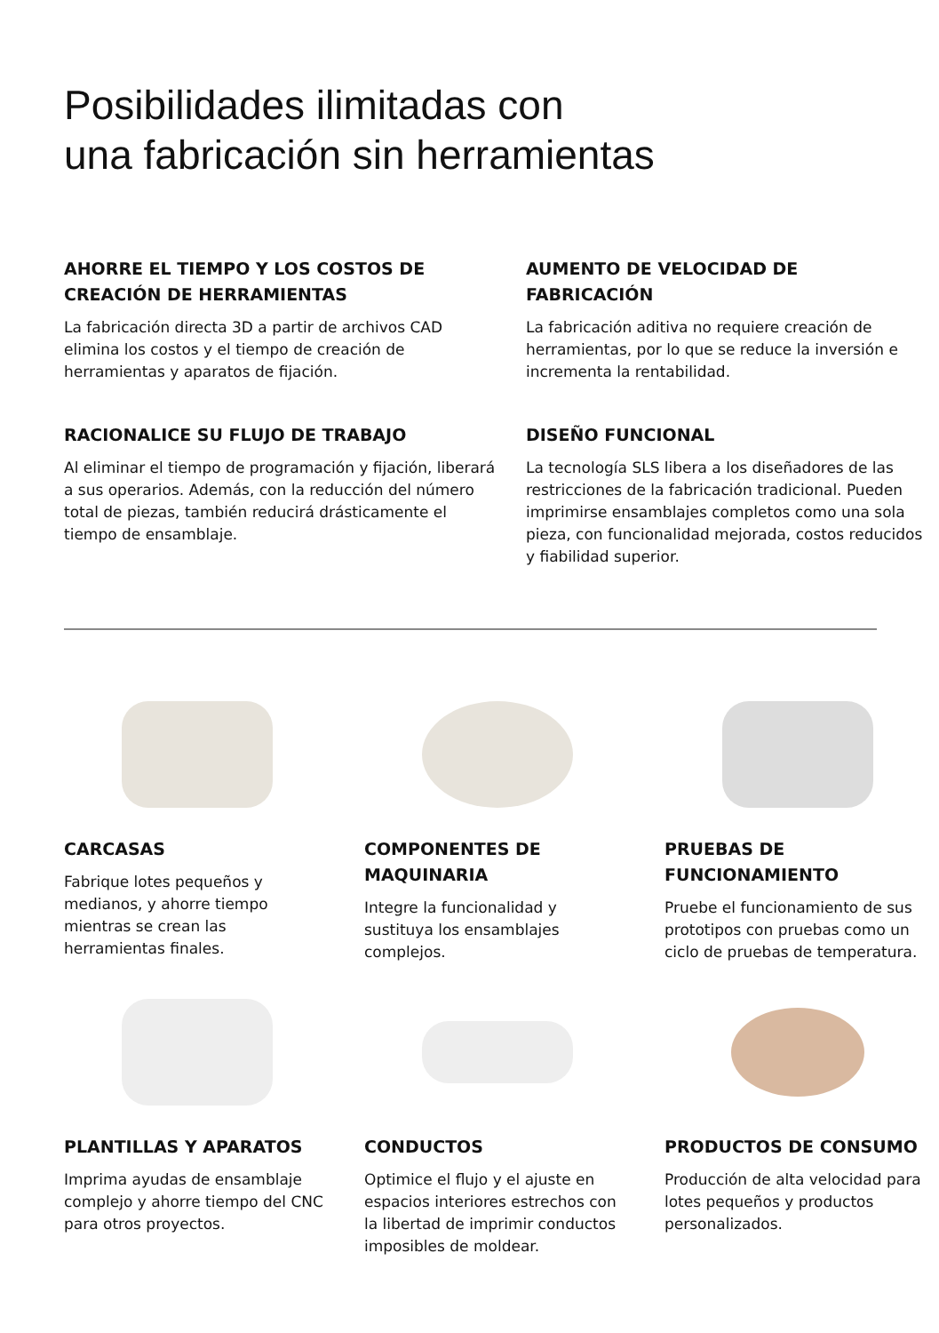Posibilidades ilimitadas con
una fabricación sin herramientas
AHORRE EL TIEMPO Y LOS COSTOS DE CREACIÓN DE HERRAMIENTAS
La fabricación directa 3D a partir de archivos CAD elimina los costos y el tiempo de creación de herramientas y aparatos de fijación.
AUMENTO DE VELOCIDAD DE FABRICACIÓN
La fabricación aditiva no requiere creación de herramientas, por lo que se reduce la inversión e incrementa la rentabilidad.
RACIONALICE SU FLUJO DE TRABAJO
Al eliminar el tiempo de programación y fijación, liberará a sus operarios. Además, con la reducción del número total de piezas, también reducirá drásticamente el tiempo de ensamblaje.
DISEÑO FUNCIONAL
La tecnología SLS libera a los diseñadores de las restricciones de la fabricación tradicional. Pueden imprimirse ensamblajes completos como una sola pieza, con funcionalidad mejorada, costos reducidos y fiabilidad superior.
CARCASAS
Fabrique lotes pequeños y medianos, y ahorre tiempo mientras se crean las herramientas finales.
COMPONENTES DE MAQUINARIA
Integre la funcionalidad y sustituya los ensamblajes complejos.
PRUEBAS DE FUNCIONAMIENTO
Pruebe el funcionamiento de sus prototipos con pruebas como un ciclo de pruebas de temperatura.
PLANTILLAS Y APARATOS
Imprima ayudas de ensamblaje complejo y ahorre tiempo del CNC para otros proyectos.
CONDUCTOS
Optimice el flujo y el ajuste en espacios interiores estrechos con la libertad de imprimir conductos imposibles de moldear.
PRODUCTOS DE CONSUMO
Producción de alta velocidad para lotes pequeños y productos personalizados.